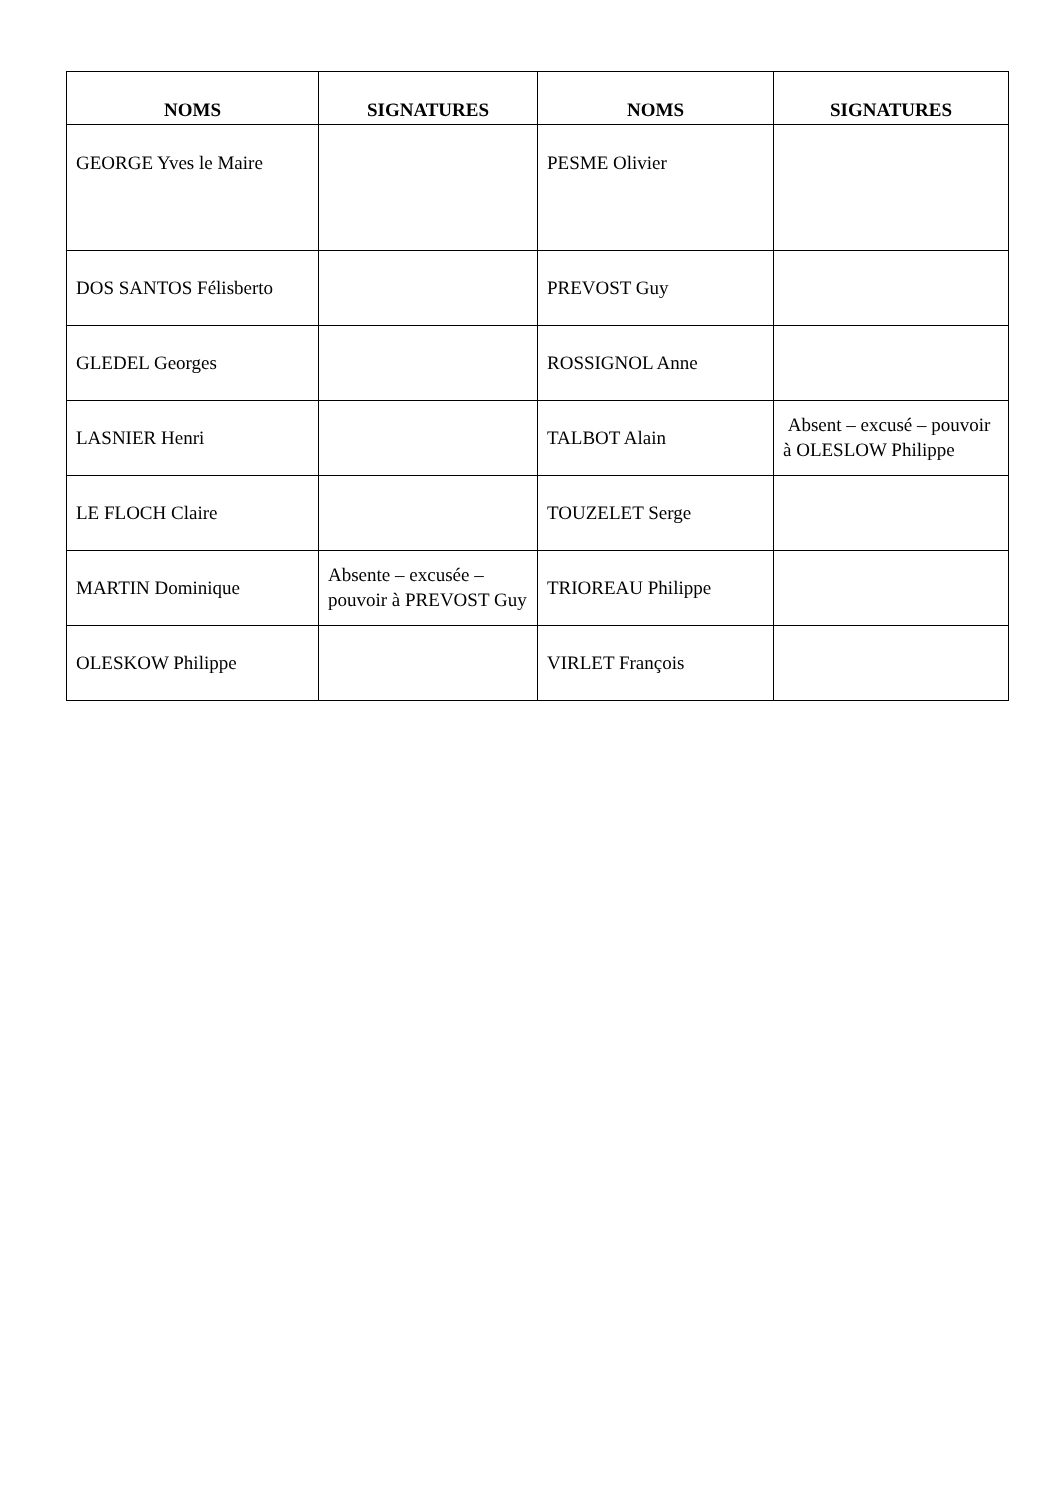| NOMS | SIGNATURES | NOMS | SIGNATURES |
| --- | --- | --- | --- |
| GEORGE Yves le Maire | | PESME Olivier | |
| DOS SANTOS Félisberto | | PREVOST Guy | |
| GLEDEL Georges | | ROSSIGNOL Anne | |
| LASNIER Henri | | TALBOT Alain | Absent – excusé – pouvoir à OLESLOW Philippe |
| LE FLOCH Claire | | TOUZELET Serge | |
| MARTIN Dominique | Absente – excusée – pouvoir à PREVOST Guy | TRIOREAU Philippe | |
| OLESKOW Philippe | | VIRLET François | |